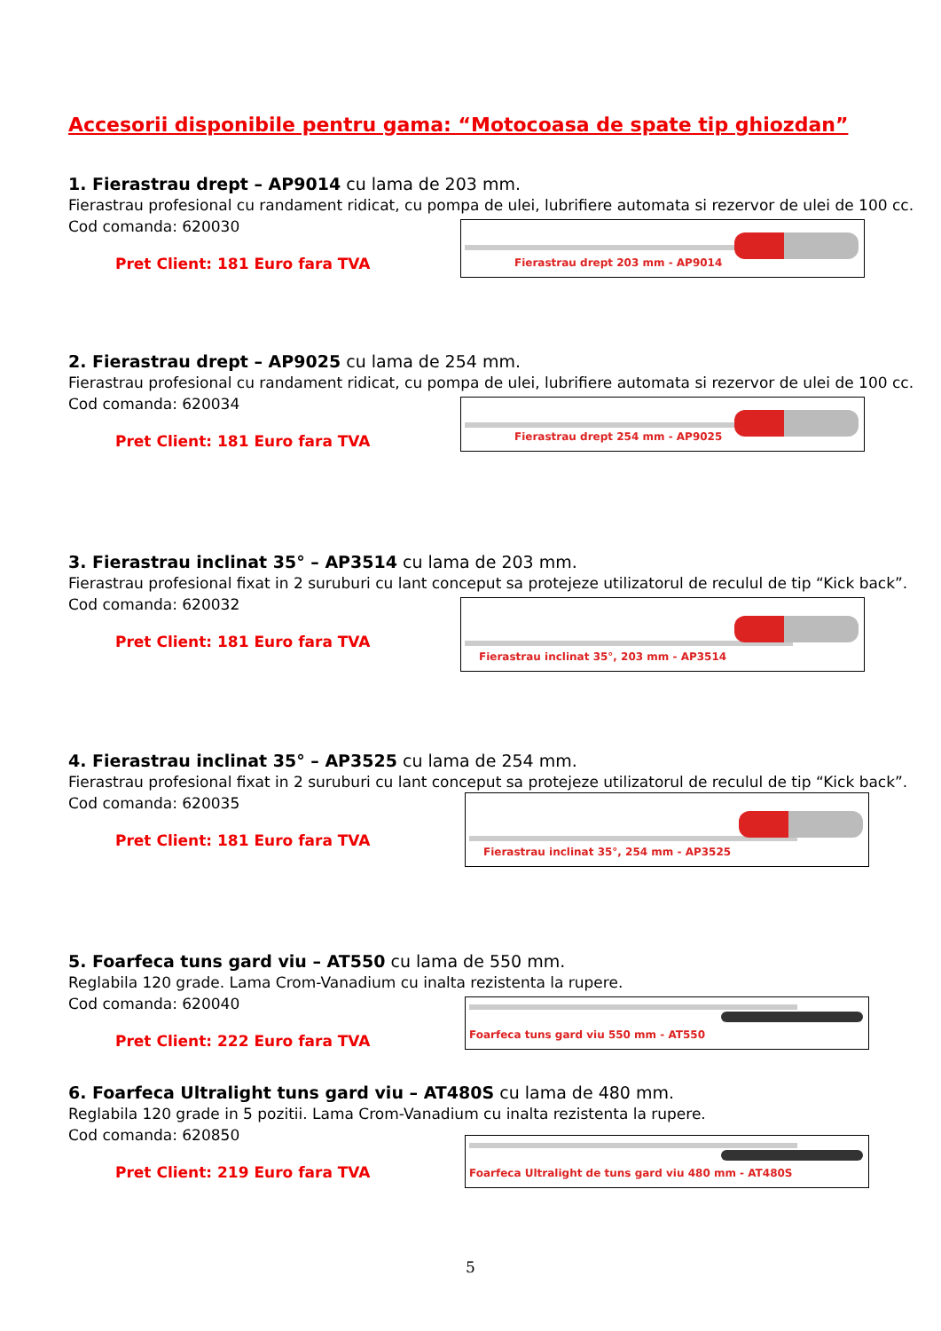Accesorii disponibile pentru gama: “Motocoasa de spate tip ghiozdan”
1. Fierastrau drept – AP9014 cu lama de 203 mm.
Fierastrau profesional cu randament ridicat, cu pompa de ulei, lubrifiere automata si rezervor de ulei de 100 cc.
Cod comanda: 620030
Pret Client: 181 Euro fara TVA
Fierastrau drept 203 mm - AP9014
2. Fierastrau drept – AP9025 cu lama de 254 mm.
Fierastrau profesional cu randament ridicat, cu pompa de ulei, lubrifiere automata si rezervor de ulei de 100 cc.
Cod comanda: 620034
Pret Client: 181 Euro fara TVA
Fierastrau drept 254 mm - AP9025
3. Fierastrau inclinat 35° – AP3514 cu lama de 203 mm.
Fierastrau profesional fixat in 2 suruburi cu lant conceput sa protejeze utilizatorul de reculul de tip “Kick back”.
Cod comanda: 620032
Pret Client: 181 Euro fara TVA
Fierastrau inclinat 35°, 203 mm - AP3514
4. Fierastrau inclinat 35° – AP3525 cu lama de 254 mm.
Fierastrau profesional fixat in 2 suruburi cu lant conceput sa protejeze utilizatorul de reculul de tip “Kick back”.
Cod comanda: 620035
Pret Client: 181 Euro fara TVA
Fierastrau inclinat 35°, 254 mm - AP3525
5. Foarfeca tuns gard viu – AT550 cu lama de 550 mm.
Reglabila 120 grade. Lama Crom-Vanadium cu inalta rezistenta la rupere.
Cod comanda: 620040
Pret Client: 222 Euro fara TVA
Foarfeca tuns gard viu 550 mm - AT550
6. Foarfeca Ultralight tuns gard viu – AT480S cu lama de 480 mm.
Reglabila 120 grade in 5 pozitii. Lama Crom-Vanadium cu inalta rezistenta la rupere.
Cod comanda: 620850
Pret Client: 219 Euro fara TVA
Foarfeca Ultralight de tuns gard viu 480 mm - AT480S
5